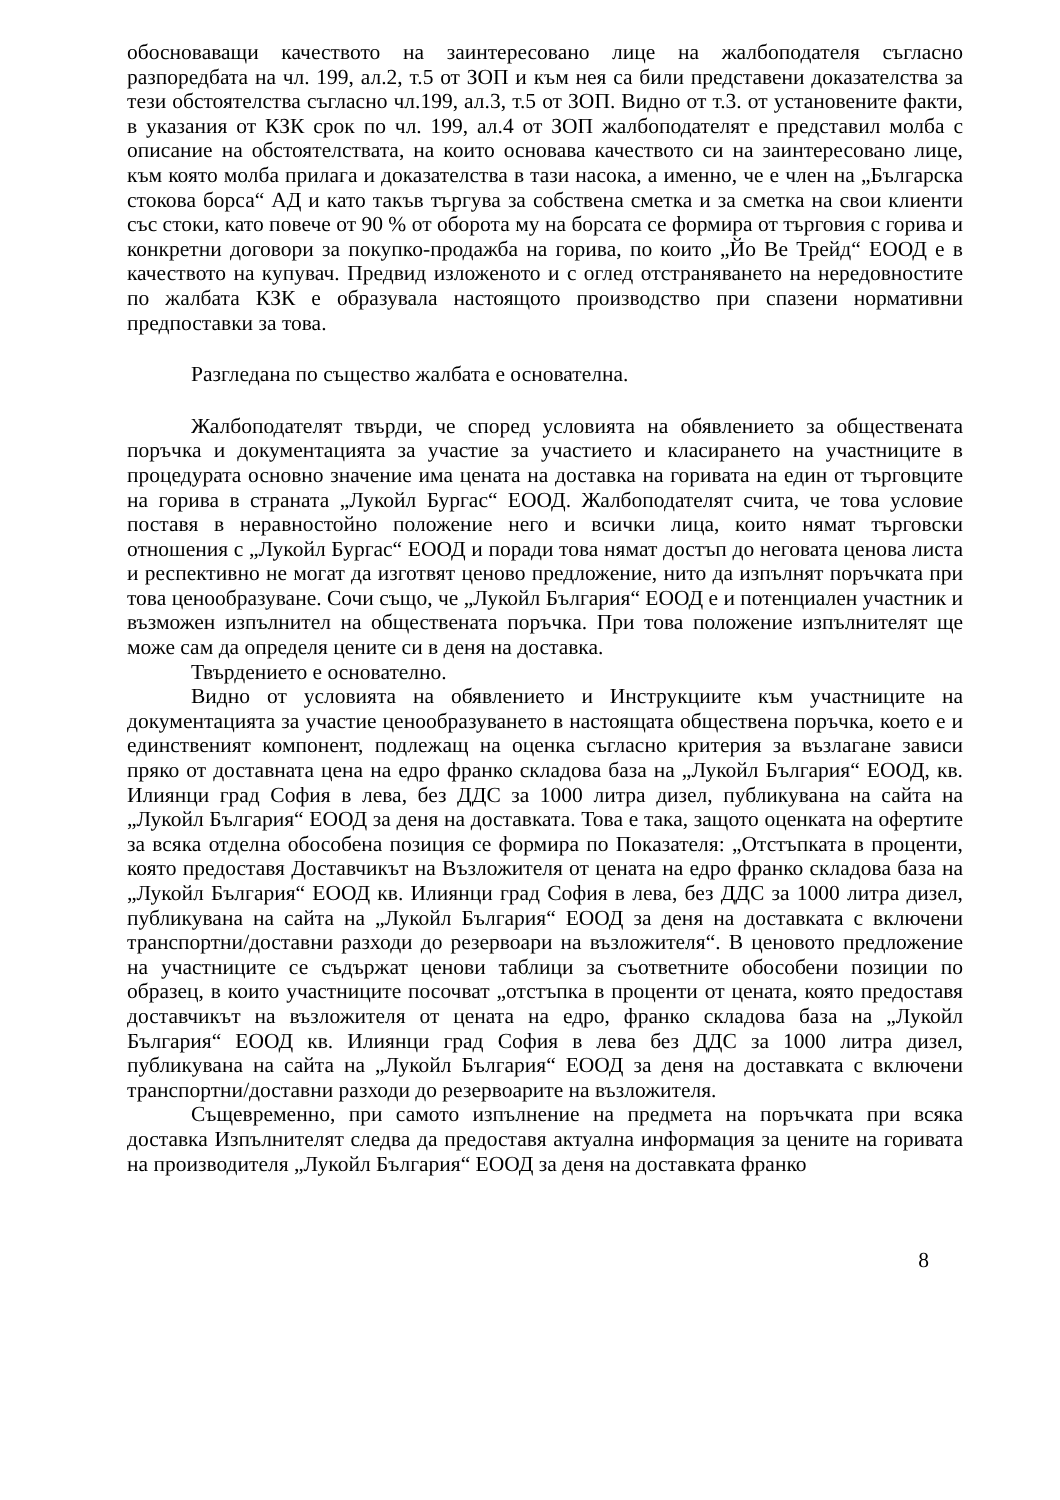обосноваващи качеството на заинтересовано лице на жалбоподателя съгласно разпоредбата на чл. 199, ал.2, т.5 от ЗОП и към нея са били представени доказателства за тези обстоятелства съгласно чл.199, ал.3, т.5 от ЗОП. Видно от т.3. от установените факти, в указания от КЗК срок по чл. 199, ал.4 от ЗОП жалбоподателят е представил молба с описание на обстоятелствата, на които основава качеството си на заинтересовано лице, към която молба прилага и доказателства в тази насока, а именно, че е член на „Българска стокова борса“ АД и като такъв търгува за собствена сметка и за сметка на свои клиенти със стоки, като повече от 90 % от оборота му на борсата се формира от търговия с горива и конкретни договори за покупко-продажба на горива, по които „Йо Ве Трейд“ ЕООД е в качеството на купувач. Предвид изложеното и с оглед отстраняването на нередовностите по жалбата КЗК е образувала настоящото производство при спазени нормативни предпоставки за това.
Разгледана по същество жалбата е основателна.
Жалбоподателят твърди, че според условията на обявлението за обществената поръчка и документацията за участие за участието и класирането на участниците в процедурата основно значение има цената на доставка на горивата на един от търговците на горива в страната „Лукойл Бургас“ ЕООД. Жалбоподателят счита, че това условие поставя в неравностойно положение него и всички лица, които нямат търговски отношения с „Лукойл Бургас“ ЕООД и поради това нямат достъп до неговата ценова листа и респективно не могат да изготвят ценово предложение, нито да изпълнят поръчката при това ценообразуване. Сочи също, че „Лукойл България“ ЕООД е и потенциален участник и възможен изпълнител на обществената поръчка. При това положение изпълнителят ще може сам да определя цените си в деня на доставка.
Твърдението е основателно.
Видно от условията на обявлението и Инструкциите към участниците на документацията за участие ценообразуването в настоящата обществена поръчка, което е и единственият компонент, подлежащ на оценка съгласно критерия за възлагане зависи пряко от доставната цена на едро франко складова база на „Лукойл България“ ЕООД, кв. Илиянци град София в лева, без ДДС за 1000 литра дизел, публикувана на сайта на „Лукойл България“ ЕООД за деня на доставката. Това е така, защото оценката на офертите за всяка отделна обособена позиция се формира по Показателя: „Отстъпката в проценти, която предоставя Доставчикът на Възложителя от цената на едро франко складова база на „Лукойл България“ ЕООД кв. Илиянци град София в лева, без ДДС за 1000 литра дизел, публикувана на сайта на „Лукойл България“ ЕООД за деня на доставката с включени транспортни/доставни разходи до резервоари на възложителя“. В ценовото предложение на участниците се съдържат ценови таблици за съответните обособени позиции по образец, в които участниците посочват „отстъпка в проценти от цената, която предоставя доставчикът на възложителя от цената на едро, франко складова база на „Лукойл България“ ЕООД кв. Илиянци град София в лева без ДДС за 1000 литра дизел, публикувана на сайта на „Лукойл България“ ЕООД за деня на доставката с включени транспортни/доставни разходи до резервоарите на възложителя.
Същевременно, при самото изпълнение на предмета на поръчката при всяка доставка Изпълнителят следва да предоставя актуална информация за цените на горивата на производителя „Лукойл България“ ЕООД за деня на доставката франко
8